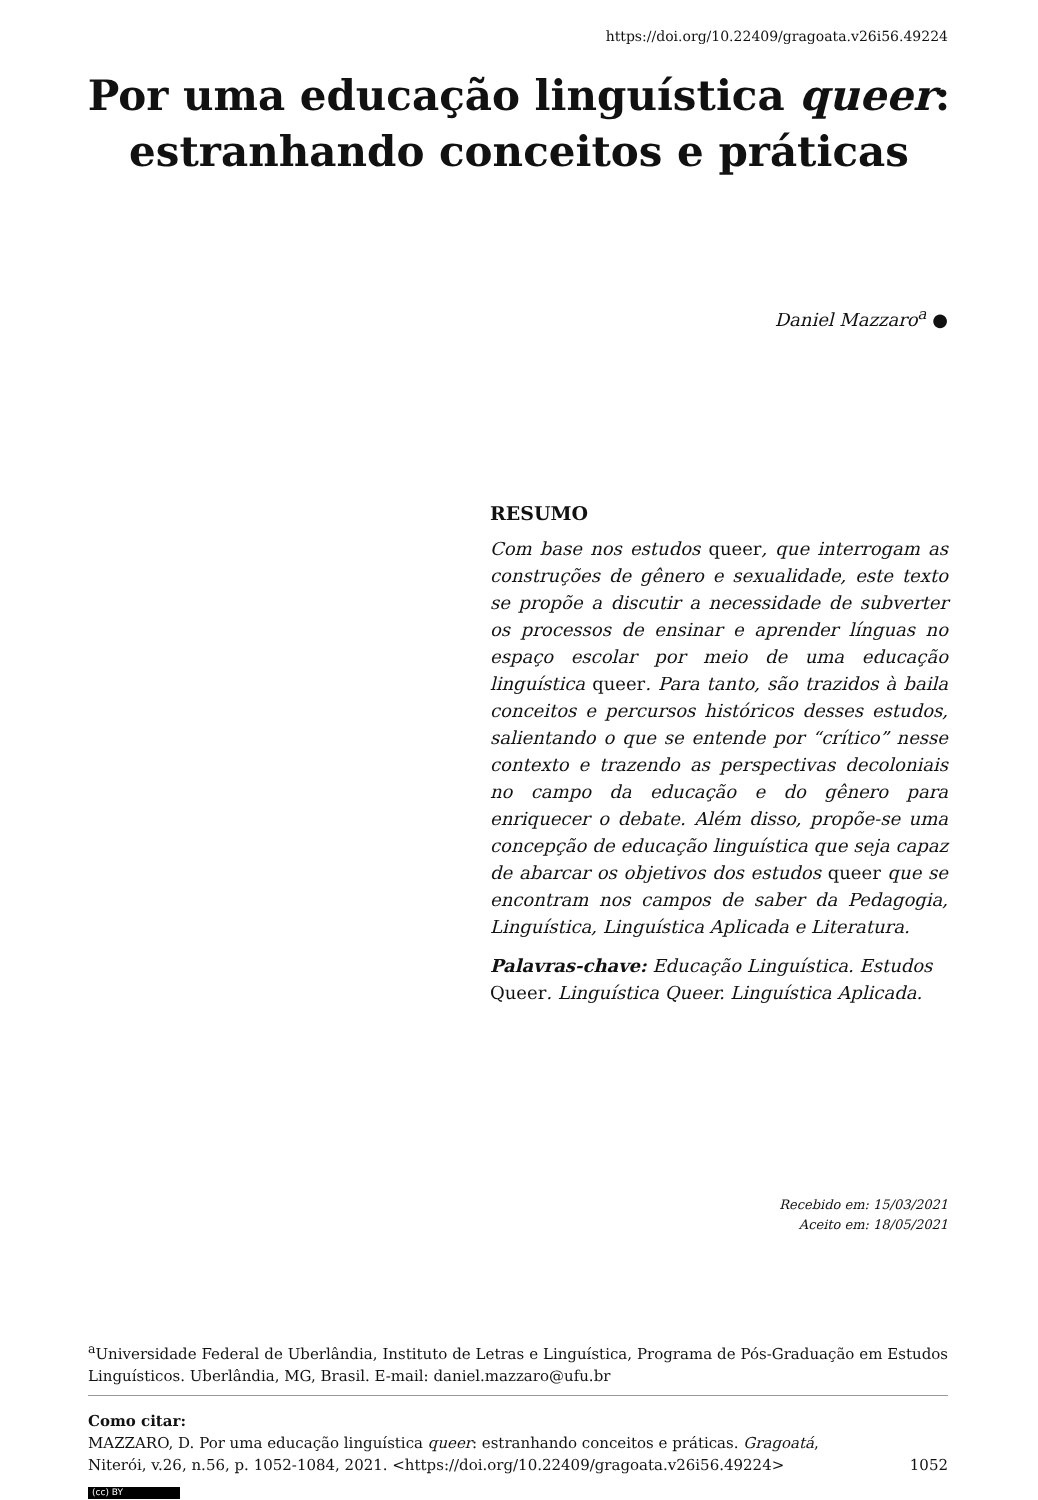https://doi.org/10.22409/gragoata.v26i56.49224
Por uma educação linguística queer:
estranhando conceitos e práticas
Daniel Mazzaro<sup>a</sup> ●
RESUMO
Com base nos estudos queer, que interrogam as construções de gênero e sexualidade, este texto se propõe a discutir a necessidade de subverter os processos de ensinar e aprender línguas no espaço escolar por meio de uma educação linguística queer. Para tanto, são trazidos à baila conceitos e percursos históricos desses estudos, salientando o que se entende por “crítico” nesse contexto e trazendo as perspectivas decoloniais no campo da educação e do gênero para enriquecer o debate. Além disso, propõe-se uma concepção de educação linguística que seja capaz de abarcar os objetivos dos estudos queer que se encontram nos campos de saber da Pedagogia, Linguística, Linguística Aplicada e Literatura.
Palavras-chave: Educação Linguística. Estudos Queer. Linguística Queer. Linguística Aplicada.
Recebido em: 15/03/2021
Aceito em: 18/05/2021
<sup>a</sup> Universidade Federal de Uberlândia, Instituto de Letras e Linguística, Programa de Pós-Graduação em Estudos Linguísticos. Uberlândia, MG, Brasil. E-mail: daniel.mazzaro@ufu.br
Como citar:
MAZZARO, D. Por uma educação linguística queer: estranhando conceitos e práticas. Gragoatá,
Niterói, v.26, n.56, p. 1052-1084, 2021. <https://doi.org/10.22409/gragoata.v26i56.49224> 1052
(cc) BY